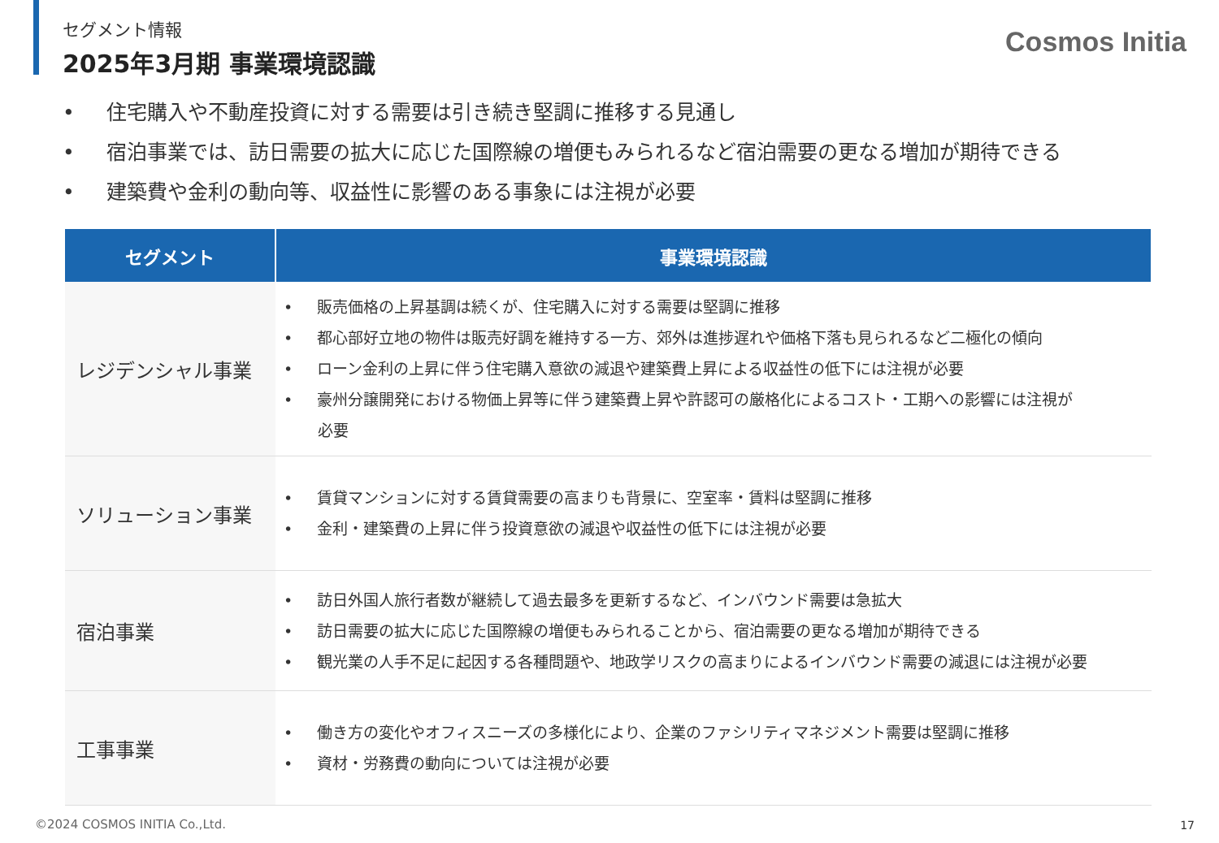セグメント情報
2025年3月期 事業環境認識
Cosmos Initia
• 住宅購入や不動産投資に対する需要は引き続き堅調に推移する見通し
• 宿泊事業では、訪日需要の拡大に応じた国際線の増便もみられるなど宿泊需要の更なる増加が期待できる
• 建築費や金利の動向等、収益性に影響のある事象には注視が必要
| セグメント | 事業環境認識 |
| --- | --- |
| レジデンシャル事業 | • 販売価格の上昇基調は続くが、住宅購入に対する需要は堅調に推移 • 都心部好立地の物件は販売好調を維持する一方、郊外は進捗遅れや価格下落も見られるなど二極化の傾向 • ローン金利の上昇に伴う住宅購入意欲の減退や建築費上昇による収益性の低下には注視が必要 • 豪州分譲開発における物価上昇等に伴う建築費上昇や許認可の厳格化によるコスト・工期への影響には注視が 必要 |
| ソリューション事業 | • 賃貸マンションに対する賃貸需要の高まりも背景に、空室率・賃料は堅調に推移 • 金利・建築費の上昇に伴う投資意欲の減退や収益性の低下には注視が必要 |
| 宿泊事業 | • 訪日外国人旅行者数が継続して過去最多を更新するなど、インバウンド需要は急拡大 • 訪日需要の拡大に応じた国際線の増便もみられることから、宿泊需要の更なる増加が期待できる • 観光業の人手不足に起因する各種問題や、地政学リスクの高まりによるインバウンド需要の減退には注視が必要 |
| 工事事業 | • 働き方の変化やオフィスニーズの多様化により、企業のファシリティマネジメント需要は堅調に推移 • 資材・労務費の動向については注視が必要 |
©2024 COSMOS INITIA Co.,Ltd. 17